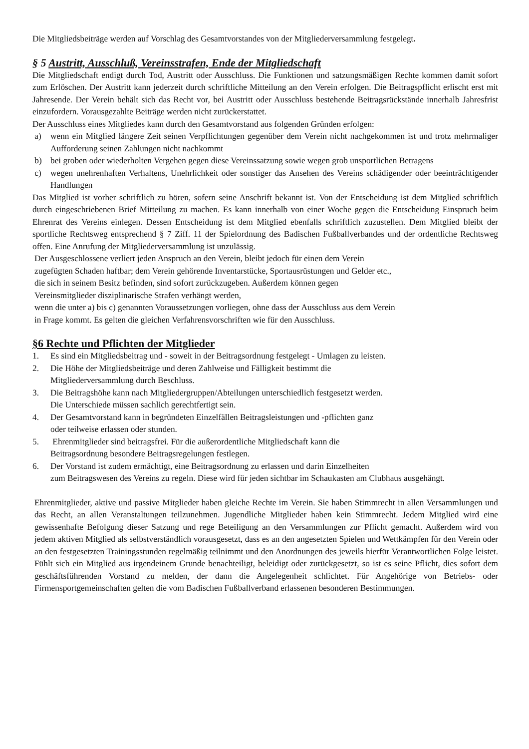Die Mitgliedsbeiträge werden auf Vorschlag des Gesamtvorstandes von der Mitgliederversammlung festgelegt.
§ 5 Austritt, Ausschluß, Vereinsstrafen, Ende der Mitgliedschaft
Die Mitgliedschaft endigt durch Tod, Austritt oder Ausschluss. Die Funktionen und satzungsmäßigen Rechte kommen damit sofort zum Erlöschen. Der Austritt kann jederzeit durch schriftliche Mitteilung an den Verein erfolgen. Die Beitragspflicht erlischt erst mit Jahresende. Der Verein behält sich das Recht vor, bei Austritt oder Ausschluss bestehende Beitragsrückstände innerhalb Jahresfrist einzufordern. Vorausgezahlte Beiträge werden nicht zurückerstattet.
Der Ausschluss eines Mitgliedes kann durch den Gesamtvorstand aus folgenden Gründen erfolgen:
a) wenn ein Mitglied längere Zeit seinen Verpflichtungen gegenüber dem Verein nicht nachgekommen ist und trotz mehrmaliger Aufforderung seinen Zahlungen nicht nachkommt
b) bei groben oder wiederholten Vergehen gegen diese Vereinssatzung sowie wegen grob unsportlichen Betragens
c) wegen unehrenhaften Verhaltens, Unehrlichkeit oder sonstiger das Ansehen des Vereins schädigender oder beeinträchtigender Handlungen
Das Mitglied ist vorher schriftlich zu hören, sofern seine Anschrift bekannt ist. Von der Entscheidung ist dem Mitglied schriftlich durch eingeschriebenen Brief Mitteilung zu machen. Es kann innerhalb von einer Woche gegen die Entscheidung Einspruch beim Ehrenrat des Vereins einlegen. Dessen Entscheidung ist dem Mitglied ebenfalls schriftlich zuzustellen. Dem Mitglied bleibt der sportliche Rechtsweg entsprechend § 7 Ziff. 11 der Spielordnung des Badischen Fußballverbandes und der ordentliche Rechtsweg offen. Eine Anrufung der Mitgliederversammlung ist unzulässig.
Der Ausgeschlossene verliert jeden Anspruch an den Verein, bleibt jedoch für einen dem Verein
zugefügten Schaden haftbar; dem Verein gehörende Inventarstücke, Sportausrüstungen und Gelder etc.,
die sich in seinem Besitz befinden, sind sofort zurückzugeben. Außerdem können gegen
Vereinsmitglieder disziplinarische Strafen verhängt werden,
wenn die unter a) bis c) genannten Voraussetzungen vorliegen, ohne dass der Ausschluss aus dem Verein
in Frage kommt. Es gelten die gleichen Verfahrensvorschriften wie für den Ausschluss.
§6 Rechte und Pflichten der Mitglieder
1. Es sind ein Mitgliedsbeitrag und - soweit in der Beitragsordnung festgelegt - Umlagen zu leisten.
2. Die Höhe der Mitgliedsbeiträge und deren Zahlweise und Fälligkeit bestimmt die
Mitgliederversammlung durch Beschluss.
3. Die Beitragshöhe kann nach Mitgliedergruppen/Abteilungen unterschiedlich festgesetzt werden.
Die Unterschiede müssen sachlich gerechtfertigt sein.
4. Der Gesamtvorstand kann in begründeten Einzelfällen Beitragsleistungen und -pflichten ganz
oder teilweise erlassen oder stunden.
5. Ehrenmitglieder sind beitragsfrei. Für die außerordentliche Mitgliedschaft kann die
Beitragsordnung besondere Beitragsregelungen festlegen.
6. Der Vorstand ist zudem ermächtigt, eine Beitragsordnung zu erlassen und darin Einzelheiten
zum Beitragswesen des Vereins zu regeln. Diese wird für jeden sichtbar im Schaukasten am Clubhaus ausgehängt.
Ehrenmitglieder, aktive und passive Mitglieder haben gleiche Rechte im Verein. Sie haben Stimmrecht in allen Versammlungen und das Recht, an allen Veranstaltungen teilzunehmen. Jugendliche Mitglieder haben kein Stimmrecht. Jedem Mitglied wird eine gewissenhafte Befolgung dieser Satzung und rege Beteiligung an den Versammlungen zur Pflicht gemacht. Außerdem wird von jedem aktiven Mitglied als selbstverständlich vorausgesetzt, dass es an den angesetzten Spielen und Wettkämpfen für den Verein oder an den festgesetzten Trainingsstunden regelmäßig teilnimmt und den Anordnungen des jeweils hierfür Verantwortlichen Folge leistet. Fühlt sich ein Mitglied aus irgendeinem Grunde benachteiligt, beleidigt oder zurückgesetzt, so ist es seine Pflicht, dies sofort dem geschäftsführenden Vorstand zu melden, der dann die Angelegenheit schlichtet. Für Angehörige von Betriebs- oder Firmensportgemeinschaften gelten die vom Badischen Fußballverband erlassenen besonderen Bestimmungen.